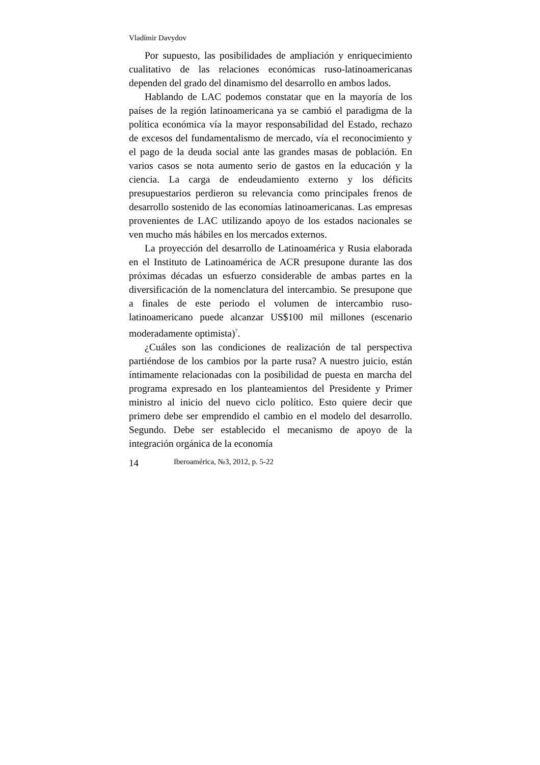Vladímir Davydov
Por supuesto, las posibilidades de ampliación y enriquecimiento cualitativo de las relaciones económicas ruso-latinoamericanas dependen del grado del dinamismo del desarrollo en ambos lados.
Hablando de LAC podemos constatar que en la mayoría de los países de la región latinoamericana ya se cambió el paradigma de la política económica vía la mayor responsabilidad del Estado, rechazo de excesos del fundamentalismo de mercado, vía el reconocimiento y el pago de la deuda social ante las grandes masas de población. En varios casos se nota aumento serio de gastos en la educación y la ciencia. La carga de endeudamiento externo y los déficits presupuestarios perdieron su relevancia como principales frenos de desarrollo sostenido de las economías latinoamericanas. Las empresas provenientes de LAC utilizando apoyo de los estados nacionales se ven mucho más hábiles en los mercados externos.
La proyección del desarrollo de Latinoamérica y Rusia elaborada en el Instituto de Latinoamérica de ACR presupone durante las dos próximas décadas un esfuerzo considerable de ambas partes en la diversificación de la nomenclatura del intercambio. Se presupone que a finales de este periodo el volumen de intercambio ruso-latinoamericano puede alcanzar US$100 mil millones (escenario moderadamente optimista)<sup>7</sup>.
¿Cuáles son las condiciones de realización de tal perspectiva partiéndose de los cambios por la parte rusa? A nuestro juicio, están íntimamente relacionadas con la posibilidad de puesta en marcha del programa expresado en los planteamientos del Presidente y Primer ministro al inicio del nuevo ciclo político. Esto quiere decir que primero debe ser emprendido el cambio en el modelo del desarrollo. Segundo. Debe ser establecido el mecanismo de apoyo de la integración orgánica de la economía
14 Iberoamérica, №3, 2012, p. 5-22